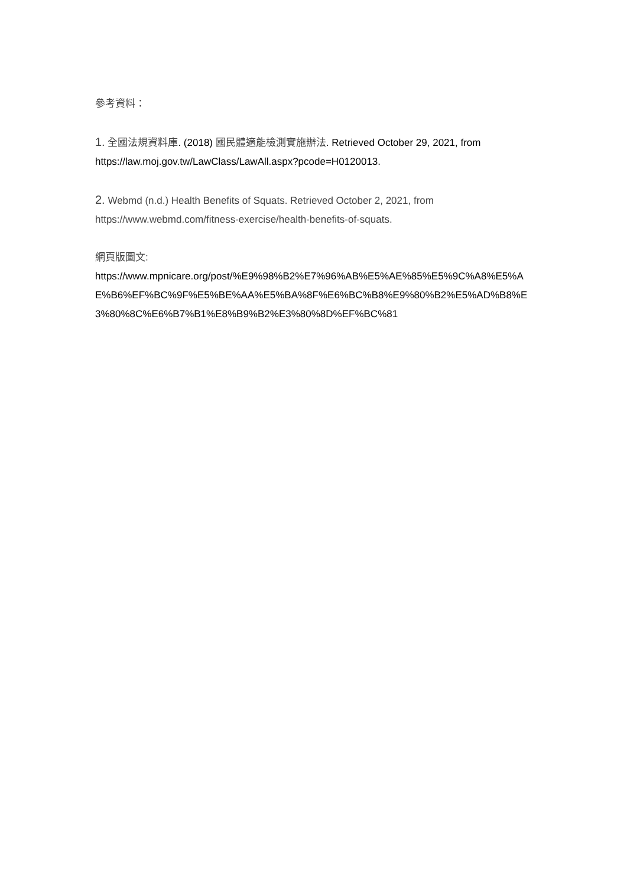參考資料：
1. 全國法規資料庫. (2018) 國民體適能檢測實施辦法. Retrieved October 29, 2021, from https://law.moj.gov.tw/LawClass/LawAll.aspx?pcode=H0120013.
2. Webmd (n.d.) Health Benefits of Squats. Retrieved October 2, 2021, from https://www.webmd.com/fitness-exercise/health-benefits-of-squats.
網頁版圖文:
https://www.mpnicare.org/post/%E9%98%B2%E7%96%AB%E5%AE%85%E5%9C%A8%E5%AE%B6%EF%BC%9F%E5%BE%AA%E5%BA%8F%E6%BC%B8%E9%80%B2%E5%AD%B8%E3%80%8C%E6%B7%B1%E8%B9%B2%E3%80%8D%EF%BC%81